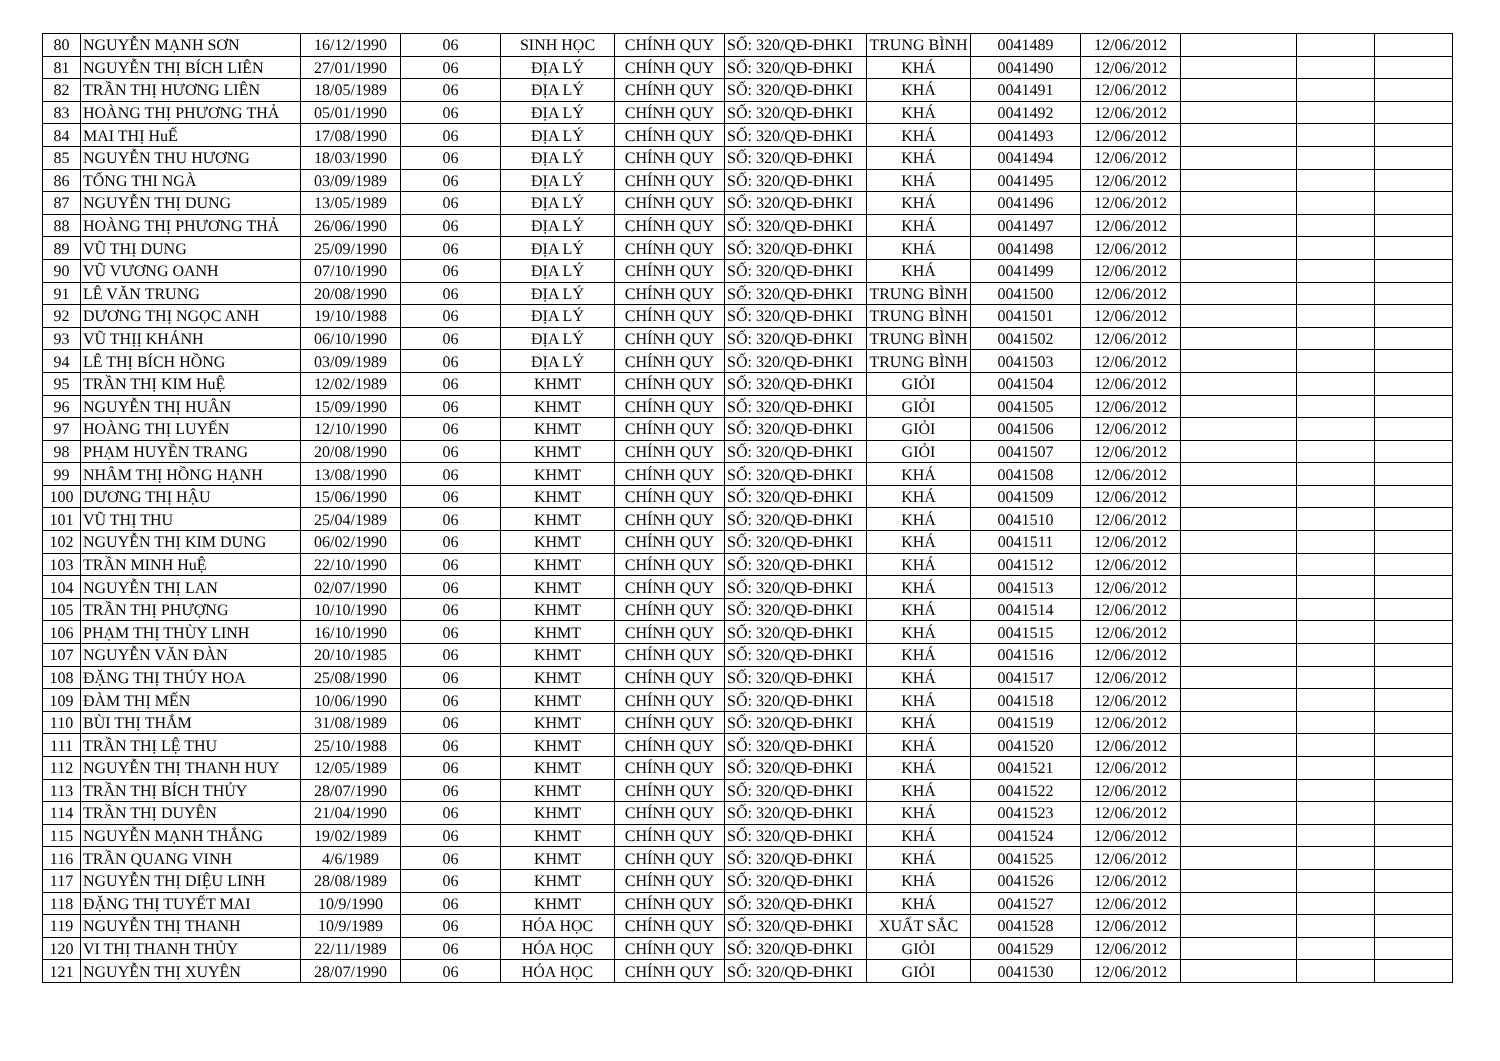| 80 | NGUYỄN MẠNH SƠN | 16/12/1990 | 06 | SINH HỌC | CHÍNH QUY | SỐ: 320/QĐ-ĐHKI | TRUNG BÌNH | 0041489 | 12/06/2012 | | | |
| 81 | NGUYỄN THỊ BÍCH LIÊN | 27/01/1990 | 06 | ĐỊA LÝ | CHÍNH QUY | SỐ: 320/QĐ-ĐHKI | KHÁ | 0041490 | 12/06/2012 | | | |
| 82 | TRẦN THỊ HƯƠNG LIÊN | 18/05/1989 | 06 | ĐỊA LÝ | CHÍNH QUY | SỐ: 320/QĐ-ĐHKI | KHÁ | 0041491 | 12/06/2012 | | | |
| 83 | HOÀNG THỊ PHƯƠNG THẢ | 05/01/1990 | 06 | ĐỊA LÝ | CHÍNH QUY | SỐ: 320/QĐ-ĐHKI | KHÁ | 0041492 | 12/06/2012 | | | |
| 84 | MAI THỊ HuẾ | 17/08/1990 | 06 | ĐỊA LÝ | CHÍNH QUY | SỐ: 320/QĐ-ĐHKI | KHÁ | 0041493 | 12/06/2012 | | | |
| 85 | NGUYỄN THU HƯƠNG | 18/03/1990 | 06 | ĐỊA LÝ | CHÍNH QUY | SỐ: 320/QĐ-ĐHKI | KHÁ | 0041494 | 12/06/2012 | | | |
| 86 | TỐNG THI NGÀ | 03/09/1989 | 06 | ĐỊA LÝ | CHÍNH QUY | SỐ: 320/QĐ-ĐHKI | KHÁ | 0041495 | 12/06/2012 | | | |
| 87 | NGUYỄN THỊ DUNG | 13/05/1989 | 06 | ĐỊA LÝ | CHÍNH QUY | SỐ: 320/QĐ-ĐHKI | KHÁ | 0041496 | 12/06/2012 | | | |
| 88 | HOÀNG THỊ PHƯƠNG THẢ | 26/06/1990 | 06 | ĐỊA LÝ | CHÍNH QUY | SỐ: 320/QĐ-ĐHKI | KHÁ | 0041497 | 12/06/2012 | | | |
| 89 | VŨ THỊ DUNG | 25/09/1990 | 06 | ĐỊA LÝ | CHÍNH QUY | SỐ: 320/QĐ-ĐHKI | KHÁ | 0041498 | 12/06/2012 | | | |
| 90 | VŨ VƯƠNG OANH | 07/10/1990 | 06 | ĐỊA LÝ | CHÍNH QUY | SỐ: 320/QĐ-ĐHKI | KHÁ | 0041499 | 12/06/2012 | | | |
| 91 | LÊ VĂN TRUNG | 20/08/1990 | 06 | ĐỊA LÝ | CHÍNH QUY | SỐ: 320/QĐ-ĐHKI | TRUNG BÌNH | 0041500 | 12/06/2012 | | | |
| 92 | DƯƠNG THỊ NGỌC ANH | 19/10/1988 | 06 | ĐỊA LÝ | CHÍNH QUY | SỐ: 320/QĐ-ĐHKI | TRUNG BÌNH | 0041501 | 12/06/2012 | | | |
| 93 | VŨ THỊỊ KHÁNH | 06/10/1990 | 06 | ĐỊA LÝ | CHÍNH QUY | SỐ: 320/QĐ-ĐHKI | TRUNG BÌNH | 0041502 | 12/06/2012 | | | |
| 94 | LÊ THỊ BÍCH HỒNG | 03/09/1989 | 06 | ĐỊA LÝ | CHÍNH QUY | SỐ: 320/QĐ-ĐHKI | TRUNG BÌNH | 0041503 | 12/06/2012 | | | |
| 95 | TRẦN THỊ KIM HuỆ | 12/02/1989 | 06 | KHMT | CHÍNH QUY | SỐ: 320/QĐ-ĐHKI | GIỎI | 0041504 | 12/06/2012 | | | |
| 96 | NGUYỄN THỊ HUÂN | 15/09/1990 | 06 | KHMT | CHÍNH QUY | SỐ: 320/QĐ-ĐHKI | GIỎI | 0041505 | 12/06/2012 | | | |
| 97 | HOÀNG THỊ LUYẾN | 12/10/1990 | 06 | KHMT | CHÍNH QUY | SỐ: 320/QĐ-ĐHKI | GIỎI | 0041506 | 12/06/2012 | | | |
| 98 | PHẠM HUYỀN TRANG | 20/08/1990 | 06 | KHMT | CHÍNH QUY | SỐ: 320/QĐ-ĐHKI | GIỎI | 0041507 | 12/06/2012 | | | |
| 99 | NHÂM THỊ HỒNG HẠNH | 13/08/1990 | 06 | KHMT | CHÍNH QUY | SỐ: 320/QĐ-ĐHKI | KHÁ | 0041508 | 12/06/2012 | | | |
| 100 | DƯƠNG THỊ HẬU | 15/06/1990 | 06 | KHMT | CHÍNH QUY | SỐ: 320/QĐ-ĐHKI | KHÁ | 0041509 | 12/06/2012 | | | |
| 101 | VŨ THỊ THU | 25/04/1989 | 06 | KHMT | CHÍNH QUY | SỐ: 320/QĐ-ĐHKI | KHÁ | 0041510 | 12/06/2012 | | | |
| 102 | NGUYỄN THỊ KIM DUNG | 06/02/1990 | 06 | KHMT | CHÍNH QUY | SỐ: 320/QĐ-ĐHKI | KHÁ | 0041511 | 12/06/2012 | | | |
| 103 | TRẦN MINH HuỆ | 22/10/1990 | 06 | KHMT | CHÍNH QUY | SỐ: 320/QĐ-ĐHKI | KHÁ | 0041512 | 12/06/2012 | | | |
| 104 | NGUYỄN THỊ LAN | 02/07/1990 | 06 | KHMT | CHÍNH QUY | SỐ: 320/QĐ-ĐHKI | KHÁ | 0041513 | 12/06/2012 | | | |
| 105 | TRẦN THỊ PHƯỢNG | 10/10/1990 | 06 | KHMT | CHÍNH QUY | SỐ: 320/QĐ-ĐHKI | KHÁ | 0041514 | 12/06/2012 | | | |
| 106 | PHẠM THỊ THÙY LINH | 16/10/1990 | 06 | KHMT | CHÍNH QUY | SỐ: 320/QĐ-ĐHKI | KHÁ | 0041515 | 12/06/2012 | | | |
| 107 | NGUYỄN VĂN ĐÀN | 20/10/1985 | 06 | KHMT | CHÍNH QUY | SỐ: 320/QĐ-ĐHKI | KHÁ | 0041516 | 12/06/2012 | | | |
| 108 | ĐẶNG THỊ THÚY HOA | 25/08/1990 | 06 | KHMT | CHÍNH QUY | SỐ: 320/QĐ-ĐHKI | KHÁ | 0041517 | 12/06/2012 | | | |
| 109 | ĐÀM THỊ MẾN | 10/06/1990 | 06 | KHMT | CHÍNH QUY | SỐ: 320/QĐ-ĐHKI | KHÁ | 0041518 | 12/06/2012 | | | |
| 110 | BÙI THỊ THẮM | 31/08/1989 | 06 | KHMT | CHÍNH QUY | SỐ: 320/QĐ-ĐHKI | KHÁ | 0041519 | 12/06/2012 | | | |
| 111 | TRẦN THỊ LỆ THU | 25/10/1988 | 06 | KHMT | CHÍNH QUY | SỐ: 320/QĐ-ĐHKI | KHÁ | 0041520 | 12/06/2012 | | | |
| 112 | NGUYỄN THỊ THANH HUY | 12/05/1989 | 06 | KHMT | CHÍNH QUY | SỐ: 320/QĐ-ĐHKI | KHÁ | 0041521 | 12/06/2012 | | | |
| 113 | TRẦN THỊ BÍCH THỦY | 28/07/1990 | 06 | KHMT | CHÍNH QUY | SỐ: 320/QĐ-ĐHKI | KHÁ | 0041522 | 12/06/2012 | | | |
| 114 | TRẦN THỊ DUYÊN | 21/04/1990 | 06 | KHMT | CHÍNH QUY | SỐ: 320/QĐ-ĐHKI | KHÁ | 0041523 | 12/06/2012 | | | |
| 115 | NGUYỄN MẠNH THẮNG | 19/02/1989 | 06 | KHMT | CHÍNH QUY | SỐ: 320/QĐ-ĐHKI | KHÁ | 0041524 | 12/06/2012 | | | |
| 116 | TRẦN QUANG VINH | 4/6/1989 | 06 | KHMT | CHÍNH QUY | SỐ: 320/QĐ-ĐHKI | KHÁ | 0041525 | 12/06/2012 | | | |
| 117 | NGUYỄN THỊ DIỆU LINH | 28/08/1989 | 06 | KHMT | CHÍNH QUY | SỐ: 320/QĐ-ĐHKI | KHÁ | 0041526 | 12/06/2012 | | | |
| 118 | ĐẶNG THỊ TUYẾT MAI | 10/9/1990 | 06 | KHMT | CHÍNH QUY | SỐ: 320/QĐ-ĐHKI | KHÁ | 0041527 | 12/06/2012 | | | |
| 119 | NGUYỄN THỊ THANH | 10/9/1989 | 06 | HÓA HỌC | CHÍNH QUY | SỐ: 320/QĐ-ĐHKI | XUẤT SẮC | 0041528 | 12/06/2012 | | | |
| 120 | VI THỊ THANH THỦY | 22/11/1989 | 06 | HÓA HỌC | CHÍNH QUY | SỐ: 320/QĐ-ĐHKI | GIỎI | 0041529 | 12/06/2012 | | | |
| 121 | NGUYỄN THỊ XUYÊN | 28/07/1990 | 06 | HÓA HỌC | CHÍNH QUY | SỐ: 320/QĐ-ĐHKI | GIỎI | 0041530 | 12/06/2012 | | | |